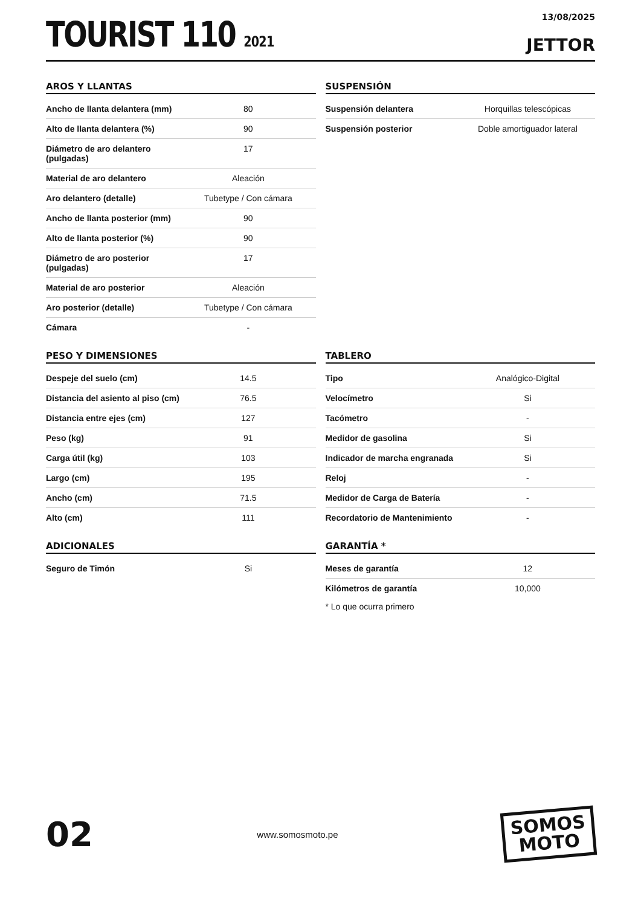TOURIST 110 2021
13/08/2025
JETTOR
AROS Y LLANTAS
| Ancho de llanta delantera (mm) | 80 |
| Alto de llanta delantera (%) | 90 |
| Diámetro de aro delantero (pulgadas) | 17 |
| Material de aro delantero | Aleación |
| Aro delantero (detalle) | Tubetype / Con cámara |
| Ancho de llanta posterior (mm) | 90 |
| Alto de llanta posterior (%) | 90 |
| Diámetro de aro posterior (pulgadas) | 17 |
| Material de aro posterior | Aleación |
| Aro posterior (detalle) | Tubetype / Con cámara |
| Cámara | - |
SUSPENSIÓN
| Suspensión delantera | Horquillas telescópicas |
| Suspensión posterior | Doble amortiguador lateral |
PESO Y DIMENSIONES
| Despeje del suelo (cm) | 14.5 |
| Distancia del asiento al piso (cm) | 76.5 |
| Distancia entre ejes (cm) | 127 |
| Peso (kg) | 91 |
| Carga útil (kg) | 103 |
| Largo (cm) | 195 |
| Ancho (cm) | 71.5 |
| Alto (cm) | 111 |
TABLERO
| Tipo | Analógico-Digital |
| Velocímetro | Si |
| Tacómetro | - |
| Medidor de gasolina | Si |
| Indicador de marcha engranada | Si |
| Reloj | - |
| Medidor de Carga de Batería | - |
| Recordatorio de Mantenimiento | - |
ADICIONALES
| Seguro de Timón | Si |
GARANTÍA *
| Meses de garantía | 12 |
| Kilómetros de garantía | 10,000 |
* Lo que ocurra primero
02
www.somosmoto.pe
SOMOS
MOTO